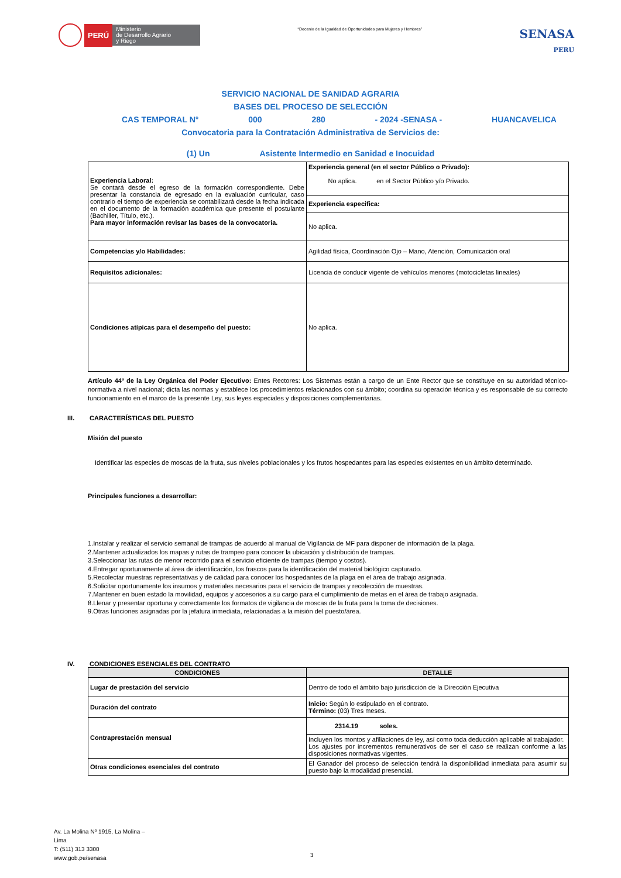PERÚ
Ministerio
de Desarrollo Agrario
y Riego
“Decenio de la Igualdad de Oportunidades para Mujeres y Hombres”
SENASA
PERU
SERVICIO NACIONAL DE SANIDAD AGRARIA
BASES DEL PROCESO DE SELECCIÓN
CAS TEMPORAL N° 000 280 - 2024 -SENASA - HUANCAVELICA
Convocatoria para la Contratación Administrativa de Servicios de:
(1) Un Asistente Intermedio en Sanidad e Inocuidad
| Experiencia Laboral: Se contará desde el egreso de la formación correspondiente. Debe presentar la constancia de egresado en la evaluación curricular, caso contrario el tiempo de experiencia se contabilizará desde la fecha indicada en el documento de la formación académica que presente el postulante (Bachiller, Título, etc.). Para mayor información revisar las bases de la convocatoria. | Experiencia general (en el sector Público o Privado): No aplica. en el Sector Público y/o Privado. |
| | Experiencia especifica: |
| | No aplica. |
| Competencias y/o Habilidades: | Agilidad física, Coordinación Ojo – Mano, Atención, Comunicación oral |
| Requisitos adicionales: | Licencia de conducir vigente de vehículos menores (motocicletas lineales) |
| Condiciones atípicas para el desempeño del puesto: | No aplica. |
Artículo 44º de la Ley Orgánica del Poder Ejecutivo: Entes Rectores: Los Sistemas están a cargo de un Ente Rector que se constituye en su autoridad técnico-normativa a nivel nacional; dicta las normas y establece los procedimientos relacionados con su ámbito; coordina su operación técnica y es responsable de su correcto funcionamiento en el marco de la presente Ley, sus leyes especiales y disposiciones complementarias.
III. CARACTERÍSTICAS DEL PUESTO
Misión del puesto
Identificar las especies de moscas de la fruta, sus niveles poblacionales y los frutos hospedantes para las especies existentes en un ámbito determinado.
Principales funciones a desarrollar:
1.Instalar y realizar el servicio semanal de trampas de acuerdo al manual de Vigilancia de MF para disponer de información de la plaga.
2.Mantener actualizados los mapas y rutas de trampeo para conocer la ubicación y distribución de trampas.
3.Seleccionar las rutas de menor recorrido para el servicio eficiente de trampas (tiempo y costos).
4.Entregar oportunamente al área de identificación, los frascos para la identificación del material biológico capturado.
5.Recolectar muestras representativas y de calidad para conocer los hospedantes de la plaga en el área de trabajo asignada.
6.Solicitar oportunamente los insumos y materiales necesarios para el servicio de trampas y recolección de muestras.
7.Mantener en buen estado la movilidad, equipos y accesorios a su cargo para el cumplimiento de metas en el área de trabajo asignada.
8.Llenar y presentar oportuna y correctamente los formatos de vigilancia de moscas de la fruta para la toma de decisiones.
9.Otras funciones asignadas por la jefatura inmediata, relacionadas a la misión del puesto/área.
IV. CONDICIONES ESENCIALES DEL CONTRATO
| CONDICIONES | DETALLE |
| --- | --- |
| Lugar de prestación del servicio | Dentro de todo el ámbito bajo jurisdicción de la Dirección Ejecutiva |
| Duración del contrato | Inicio: Según lo estipulado en el contrato. Término: (03) Tres meses. |
| Contraprestación mensual | 2314.19 soles. |
| | Incluyen los montos y afiliaciones de ley, así como toda deducción aplicable al trabajador. Los ajustes por incrementos remunerativos de ser el caso se realizan conforme a las disposiciones normativas vigentes. |
| Otras condiciones esenciales del contrato | El Ganador del proceso de selección tendrá la disponibilidad inmediata para asumir su puesto bajo la modalidad presencial. |
Av. La Molina Nº 1915, La Molina –
Lima
T: (511) 313 3300
www.gob.pe/senasa
3